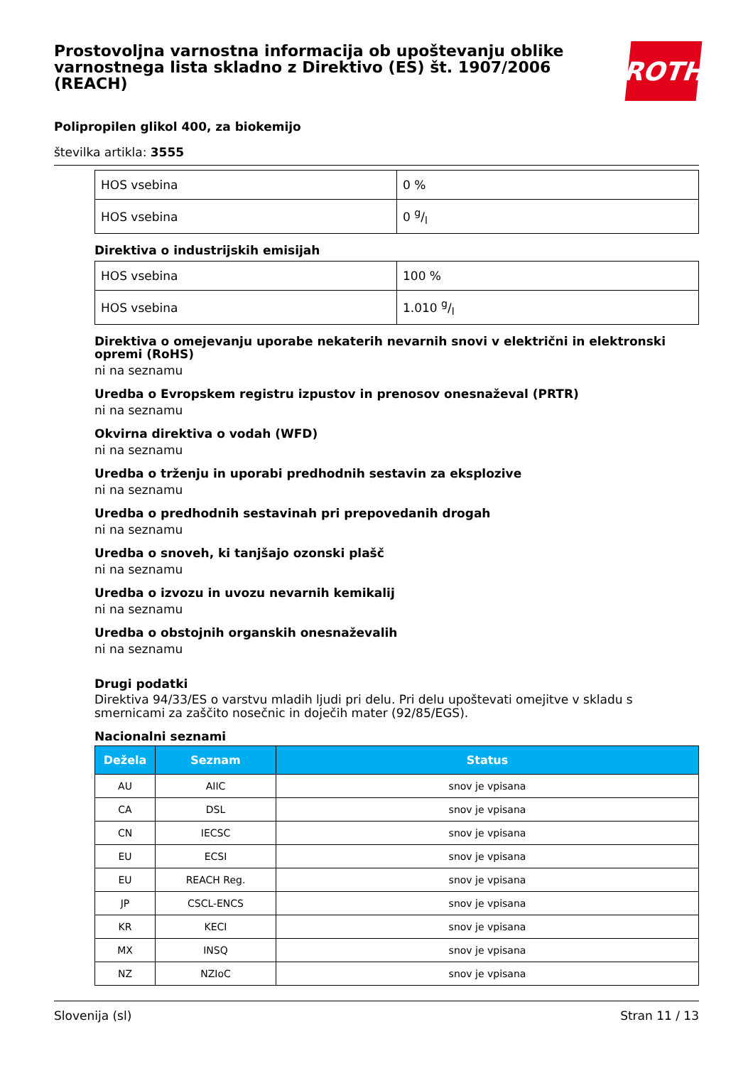Prostovoljna varnostna informacija ob upoštevanju oblike varnostnega lista skladno z Direktivo (ES) št. 1907/2006 (REACH)
ROTH
Polipropilen glikol 400, za biokemijo
številka artikla: 3555
| HOS vsebina | 0 % |
| HOS vsebina | 0 g/l |
Direktiva o industrijskih emisijah
| HOS vsebina | 100 % |
| HOS vsebina | 1.010 g/l |
Direktiva o omejevanju uporabe nekaterih nevarnih snovi v električni in elektronski opremi (RoHS)
ni na seznamu
Uredba o Evropskem registru izpustov in prenosov onesnaževal (PRTR)
ni na seznamu
Okvirna direktiva o vodah (WFD)
ni na seznamu
Uredba o trženju in uporabi predhodnih sestavin za eksplozive
ni na seznamu
Uredba o predhodnih sestavinah pri prepovedanih drogah
ni na seznamu
Uredba o snoveh, ki tanjšajo ozonski plašč
ni na seznamu
Uredba o izvozu in uvozu nevarnih kemikalij
ni na seznamu
Uredba o obstojnih organskih onesnaževalih
ni na seznamu
Drugi podatki
Direktiva 94/33/ES o varstvu mladih ljudi pri delu. Pri delu upoštevati omejitve v skladu s smernicami za zaščito nosečnic in doječih mater (92/85/EGS).
Nacionalni seznami
| Dežela | Seznam | Status |
| --- | --- | --- |
| AU | AIIC | snov je vpisana |
| CA | DSL | snov je vpisana |
| CN | IECSC | snov je vpisana |
| EU | ECSI | snov je vpisana |
| EU | REACH Reg. | snov je vpisana |
| JP | CSCL-ENCS | snov je vpisana |
| KR | KECI | snov je vpisana |
| MX | INSQ | snov je vpisana |
| NZ | NZIoC | snov je vpisana |
Slovenija (sl) Stran 11 / 13